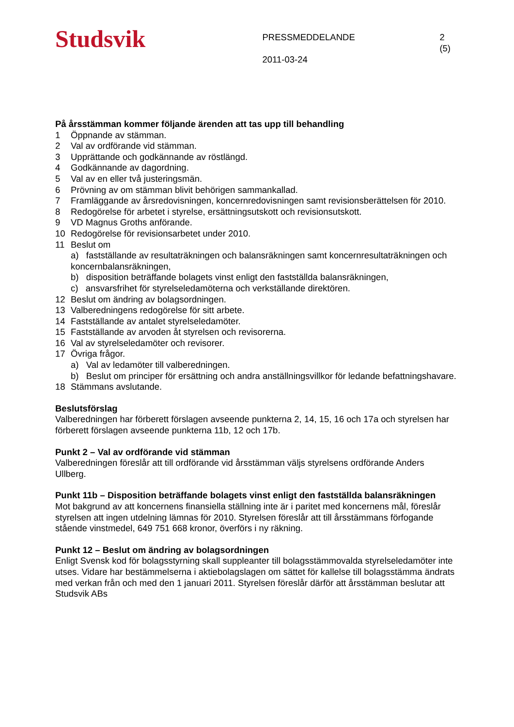Studsvik
PRESSMEDDELANDE
2011-03-24
2 (5)
På årsstämman kommer följande ärenden att tas upp till behandling
1 Öppnande av stämman.
2 Val av ordförande vid stämman.
3 Upprättande och godkännande av röstlängd.
4 Godkännande av dagordning.
5 Val av en eller två justeringsmän.
6 Prövning av om stämman blivit behörigen sammankallad.
7 Framläggande av årsredovisningen, koncernredovisningen samt revisionsberättelsen för 2010.
8 Redogörelse för arbetet i styrelse, ersättningsutskott och revisionsutskott.
9 VD Magnus Groths anförande.
10 Redogörelse för revisionsarbetet under 2010.
11 Beslut om
a) fastställande av resultaträkningen och balansräkningen samt koncernresultaträkningen och koncernbalansräkningen,
b) disposition beträffande bolagets vinst enligt den fastställda balansräkningen,
c) ansvarsfrihet för styrelseledamöterna och verkställande direktören.
12 Beslut om ändring av bolagsordningen.
13 Valberedningens redogörelse för sitt arbete.
14 Fastställande av antalet styrelseledamöter.
15 Fastställande av arvoden åt styrelsen och revisorerna.
16 Val av styrelseledamöter och revisorer.
17 Övriga frågor.
a) Val av ledamöter till valberedningen.
b) Beslut om principer för ersättning och andra anställningsvillkor för ledande befattningshavare.
18 Stämmans avslutande.
Beslutsförslag
Valberedningen har förberett förslagen avseende punkterna 2, 14, 15, 16 och 17a och styrelsen har förberett förslagen avseende punkterna 11b, 12 och 17b.
Punkt 2 – Val av ordförande vid stämman
Valberedningen föreslår att till ordförande vid årsstämman väljs styrelsens ordförande Anders Ullberg.
Punkt 11b – Disposition beträffande bolagets vinst enligt den fastställda balansräkningen
Mot bakgrund av att koncernens finansiella ställning inte är i paritet med koncernens mål, föreslår styrelsen att ingen utdelning lämnas för 2010. Styrelsen föreslår att till årsstämmans förfogande stående vinstmedel, 649 751 668 kronor, överförs i ny räkning.
Punkt 12 – Beslut om ändring av bolagsordningen
Enligt Svensk kod för bolagsstyrning skall suppleanter till bolagsstämmovalda styrelseledamöter inte utses. Vidare har bestämmelserna i aktiebolagslagen om sättet för kallelse till bolagsstämma ändrats med verkan från och med den 1 januari 2011. Styrelsen föreslår därför att årsstämman beslutar att Studsvik ABs